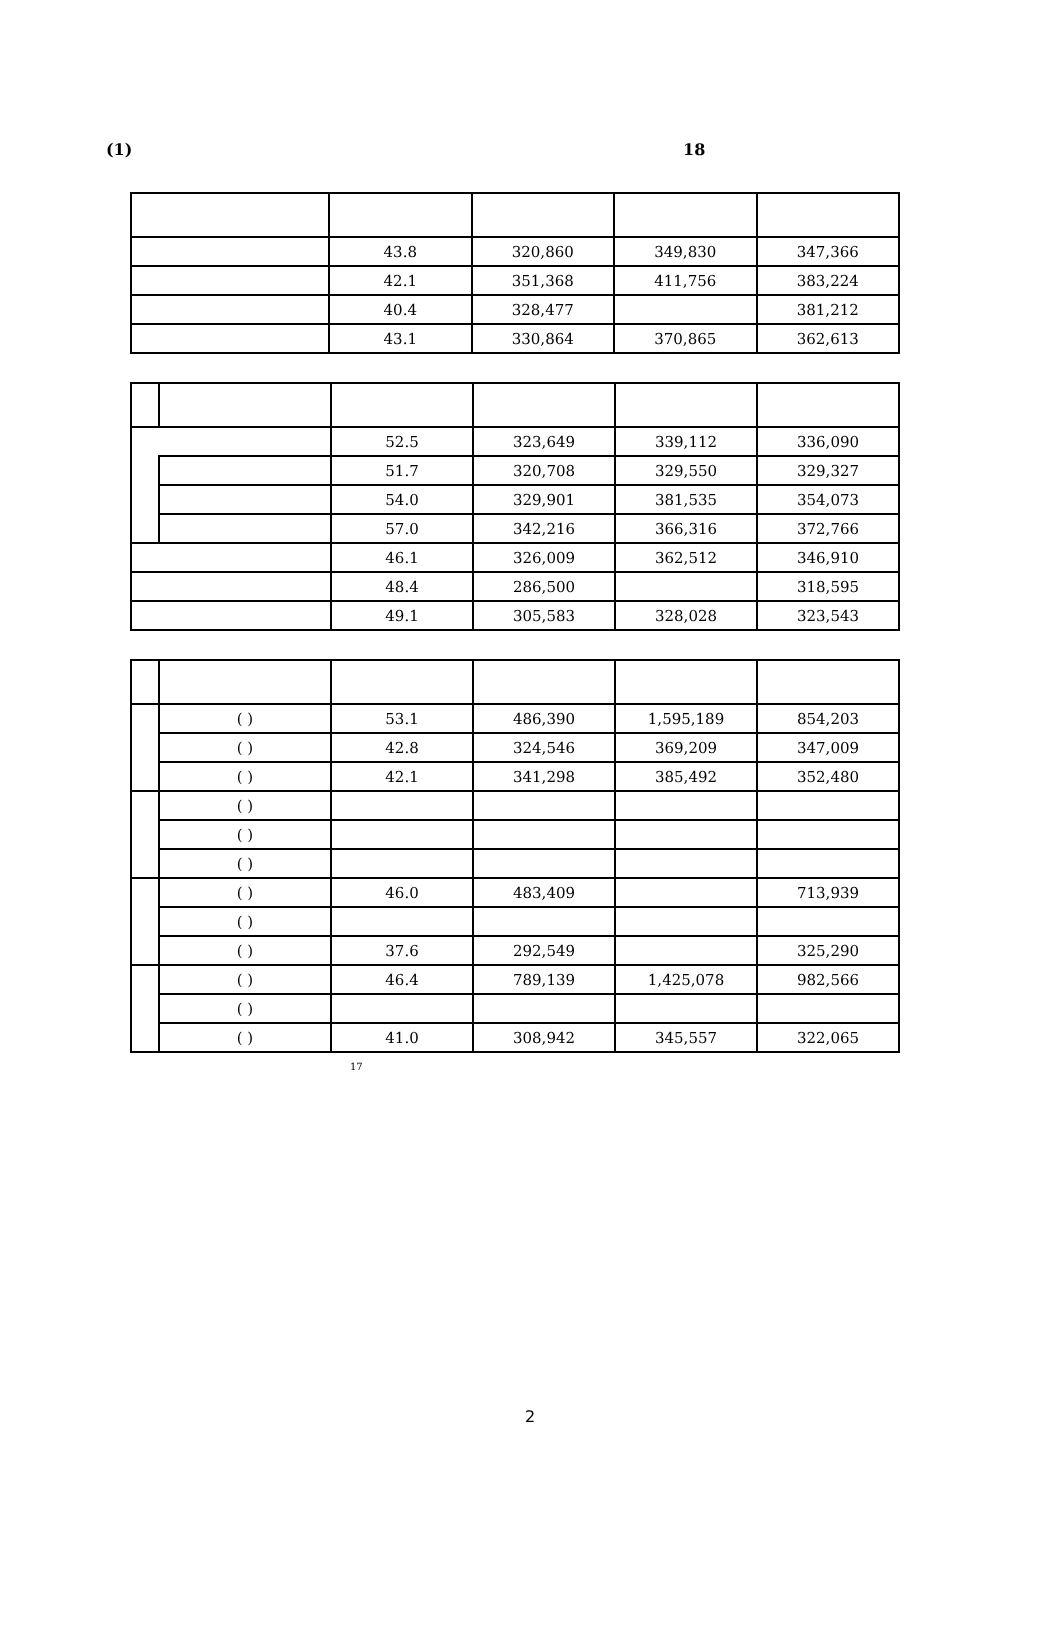(1) 18
| | 43.8 | 320,860 | 349,830 | 347,366 |
| | 42.1 | 351,368 | 411,756 | 383,224 |
| | 40.4 | 328,477 | | 381,212 |
| | 43.1 | 330,864 | 370,865 | 362,613 |
| | | 52.5 | 323,649 | 339,112 | 336,090 |
| | | 51.7 | 320,708 | 329,550 | 329,327 |
| | | 54.0 | 329,901 | 381,535 | 354,073 |
| | | 57.0 | 342,216 | 366,316 | 372,766 |
| | | 46.1 | 326,009 | 362,512 | 346,910 |
| | | 48.4 | 286,500 | | 318,595 |
| | | 49.1 | 305,583 | 328,028 | 323,543 |
| | ( ) | 53.1 | 486,390 | 1,595,189 | 854,203 |
| | ( ) | 42.8 | 324,546 | 369,209 | 347,009 |
| | ( ) | 42.1 | 341,298 | 385,492 | 352,480 |
| | ( ) | | | | |
| | ( ) | | | | |
| | ( ) | | | | |
| | ( ) | 46.0 | 483,409 | | 713,939 |
| | ( ) | | | | |
| | ( ) | 37.6 | 292,549 | | 325,290 |
| | ( ) | 46.4 | 789,139 | 1,425,078 | 982,566 |
| | ( ) | | | | |
| | ( ) | 41.0 | 308,942 | 345,557 | 322,065 |
17
2